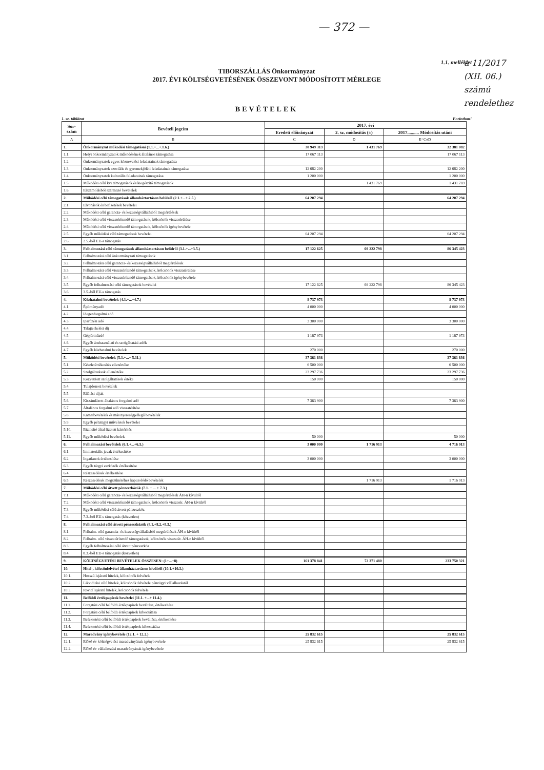— 372 —
1.1. melléklet
TIBORSZÁLLÁS Önkormányzat
2017. ÉVI KÖLTSÉGVETÉSÉNEK ÖSSZEVONT MÓDOSÍTOTT MÉRLEGE
BEVÉTELEK
1. sz. táblázat Forintban!
| Sor- szám | Bevételi jogcím | 2017. évi | | |
| --- | --- | --- | --- | --- |
| | | Eredeti előirányzat | 2. sz. módosítás (±) | 2017.......... Módosítás utáni |
| A | B | C | D | E=C±D |
| 1. | Önkormányzat működési támogatásai (1.1.+...+.1.6.) | 30 949 313 | 1 431 769 | 32 381 082 |
| 1.1. | Helyi önkormányzatok működésének általános támogatása | 17 067 113 | | 17 067 113 |
| 1.2. | Önkormányzatok egyes köznevelési feladatainak támogatása | | | |
| 1.3. | Önkormányzatok szociális és gyermekjóléti feladatainak támogatása | 12 682 200 | | 12 682 200 |
| 1.4. | Önkormányzatok kulturális feladatainak támogatása | 1 200 000 | | 1 200 000 |
| 1.5. | Működési célú kvi támogatások és kiegészítő támogatások | | 1 431 769 | 1 431 769 |
| 1.6. | Elszámolásból származó bevételek | | | |
| 2. | Működési célú támogatások államháztartáson belülről (2.1.+...+.2.5.) | 64 207 294 | | 64 207 294 |
| 2.1. | Elvonások és befizetések bevételei | | | |
| 2.2. | Működési célú garancia- és kezességvállalásból megtérülések | | | |
| 2.3. | Működési célú visszatérítendő támogatások, kölcsönök visszatérülése | | | |
| 2.4. | Működési célú visszatérítendő támogatások, kölcsönök igénybevétele | | | |
| 2.5. | Egyéb működési célú támogatások bevételei | 64 207 294 | | 64 207 294 |
| 2.6. | 2.5.-ből EU-s támogatás | | | |
| 3. | Felhalmozási célú támogatások államháztartáson belülről (3.1.+...+3.5.) | 17 122 625 | 69 222 798 | 86 345 423 |
| 3.1. | Felhalmozási célú önkormányzati támogatások | | | |
| 3.2. | Felhalmozási célú garancia- és kezességvállalásból megtérülések | | | |
| 3.3. | Felhalmozási célú visszatérítendő támogatások, kölcsönök visszatérülése | | | |
| 3.4. | Felhalmozási célú visszatérítendő támogatások, kölcsönök igénybevétele | | | |
| 3.5. | Egyéb felhalmozási célú támogatások bevételei | 17 122 625 | 69 222 798 | 86 345 423 |
| 3.6. | 3.5.-ből EU-s támogatás | | | |
| 4. | Közhatalmi bevételek (4.1.+...+4.7.) | 8 737 973 | | 8 737 973 |
| 4.1. | Építményadó | 4 000 000 | | 4 000 000 |
| 4.2. | Idegenforgalmi adó | | | |
| 4.3. | Iparűzési adó | 3 300 000 | | 3 300 000 |
| 4.4. | Talajterhelési díj | | | |
| 4.5. | Gépjárműadó | 1 167 973 | | 1 167 973 |
| 4.6. | Egyéb áruhasználati és szolgáltatási adók | | | |
| 4.7. | Egyéb közhatalmi bevételek | 270 000 | | 270 000 |
| 5. | Működési bevételek (5.1.+...+ 5.11.) | 37 361 636 | | 37 361 636 |
| 5.1. | Készletértékesítés ellenértéke | 6 500 000 | | 6 500 000 |
| 5.2. | Szolgáltatások ellenértéke | 23 297 736 | | 23 297 736 |
| 5.3. | Közvetített szolgáltatások értéke | 150 000 | | 150 000 |
| 5.4. | Tulajdonosi bevételek | | | |
| 5.5. | Ellátási díjak | | | |
| 5.6. | Kiszámlázott általános forgalmi adó | 7 363 900 | | 7 363 900 |
| 5.7. | Általános forgalmi adó visszatérítése | | | |
| 5.8. | Kamatbevételek és más nyereségjellegű bevételek | | | |
| 5.9. | Egyéb pénzügyi műveletek bevételei | | | |
| 5.10. | Biztosító által fizetett kártérítés | | | |
| 5.11. | Egyéb működési bevételek | 50 000 | | 50 000 |
| 6. | Felhalmozási bevételek (6.1.+...+6.5.) | 3 000 000 | 1 716 913 | 4 716 913 |
| 6.1. | Immateriális javak értékesítése | | | |
| 6.2. | Ingatlanok értékesítése | 3 000 000 | | 3 000 000 |
| 6.3. | Egyéb tárgyi eszközök értékesítése | | | |
| 6.4. | Részesedések értékesítése | | | |
| 6.5. | Részesedések megszűnéséhez kapcsolódó bevételek | | 1 716 913 | 1 716 913 |
| 7. | Működési célú átvett pénzeszközök (7.1. + ... + 7.3.) | | | |
| 7.1. | Működési célú garancia- és kezességvállalásból megtérülések ÁH-n kívülről | | | |
| 7.2. | Működési célú visszatérítendő támogatások, kölcsönök visszatér. ÁH-n kívülről | | | |
| 7.3. | Egyéb működési célú átvett pénzeszköz | | | |
| 7.4. | 7.3.-ból EU-s támogatás (közvetlen) | | | |
| 8. | Felhalmozási célú átvett pénzeszközök (8.1.+8.2.+8.3.) | | | |
| 8.1. | Felhalm. célú garancia- és kezességvállalásból megtérülések ÁH-n kívülről | | | |
| 8.2. | Felhalm. célú visszatérítendő támogatások, kölcsönök visszatér. ÁH-n kívülről | | | |
| 8.3. | Egyéb felhalmozási célú átvett pénzeszköz | | | |
| 8.4. | 8.3.-ból EU-s támogatás (közvetlen) | | | |
| 9. | KÖLTSÉGVETÉSI BEVÉTELEK ÖSSZESEN: (1+...+8) | 161 378 841 | 72 371 480 | 233 750 321 |
| 10. | Hitel-, kölcsönfelvétel államháztartáson kívülről (10.1.+10.3.) | | | |
| 10.1. | Hosszú lejáratú hitelek, kölcsönök felvétele | | | |
| 10.2. | Likviditási célú hitelek, kölcsönök felvétele pénzügyi vállalkozástól | | | |
| 10.3. | Rövid lejáratú hitelek, kölcsönök felvétele | | | |
| 11. | Belföldi értékpapírok bevételei (11.1. +...+ 11.4.) | | | |
| 11.1. | Forgatási célú belföldi értékpapírok beváltása, értékesítése | | | |
| 11.2. | Forgatási célú belföldi értékpapírok kibocsátása | | | |
| 11.3. | Befektetési célú belföldi értékpapírok beváltása, értékesítése | | | |
| 11.4. | Befektetési célú belföldi értékpapírok kibocsátása | | | |
| 12. | Maradvány igénybevétele (12.1. + 12.2.) | 25 832 615 | | 25 832 615 |
| 12.1. | Előző év költségvetési maradványának igénybevétele | 25 832 615 | | 25 832 615 |
| 12.2. | Előző év vállalkozási maradványának igénybevétele | | | |
a 11/2017
(XII. 06.)
számú
rendelethez